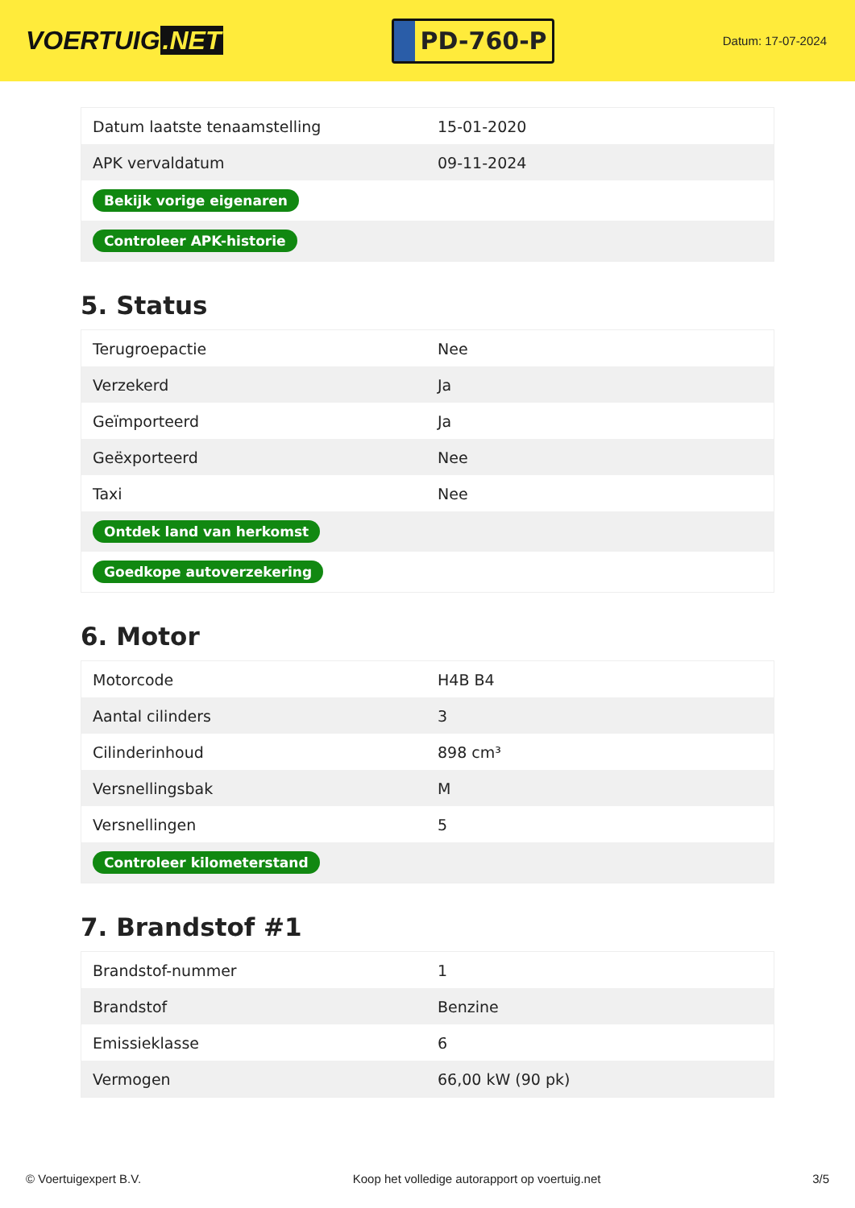VOERTUIG.NET
PD-760-P
Datum: 17-07-2024
| Datum laatste tenaamstelling | 15-01-2020 |
| APK vervaldatum | 09-11-2024 |
| Bekijk vorige eigenaren | |
| Controleer APK-historie | |
5. Status
| Terugroepactie | Nee |
| Verzekerd | Ja |
| Geïmporteerd | Ja |
| Geëxporteerd | Nee |
| Taxi | Nee |
| Ontdek land van herkomst | |
| Goedkope autoverzekering | |
6. Motor
| Motorcode | H4B B4 |
| Aantal cilinders | 3 |
| Cilinderinhoud | 898 cm³ |
| Versnellingsbak | M |
| Versnellingen | 5 |
| Controleer kilometerstand | |
7. Brandstof #1
| Brandstof-nummer | 1 |
| Brandstof | Benzine |
| Emissieklasse | 6 |
| Vermogen | 66,00 kW (90 pk) |
© Voertuigexpert B.V. Koop het volledige autorapport op voertuig.net 3/5